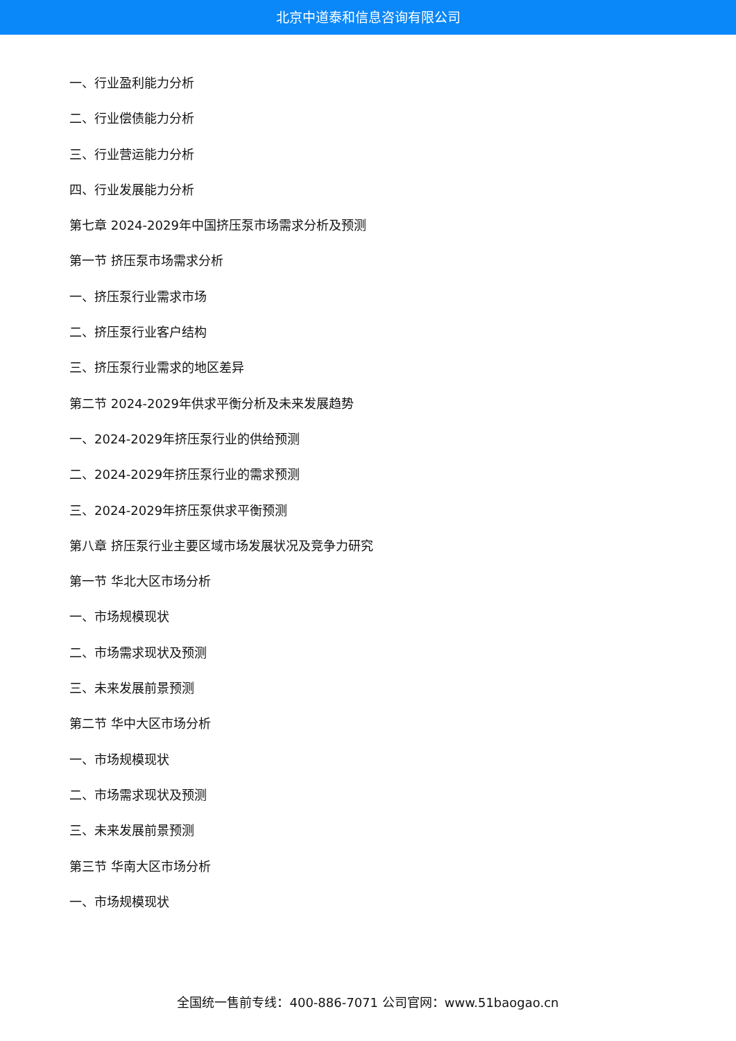北京中道泰和信息咨询有限公司
一、行业盈利能力分析
二、行业偿债能力分析
三、行业营运能力分析
四、行业发展能力分析
第七章 2024-2029年中国挤压泵市场需求分析及预测
第一节 挤压泵市场需求分析
一、挤压泵行业需求市场
二、挤压泵行业客户结构
三、挤压泵行业需求的地区差异
第二节 2024-2029年供求平衡分析及未来发展趋势
一、2024-2029年挤压泵行业的供给预测
二、2024-2029年挤压泵行业的需求预测
三、2024-2029年挤压泵供求平衡预测
第八章 挤压泵行业主要区域市场发展状况及竞争力研究
第一节 华北大区市场分析
一、市场规模现状
二、市场需求现状及预测
三、未来发展前景预测
第二节 华中大区市场分析
一、市场规模现状
二、市场需求现状及预测
三、未来发展前景预测
第三节 华南大区市场分析
一、市场规模现状
全国统一售前专线：400-886-7071 公司官网：www.51baogao.cn